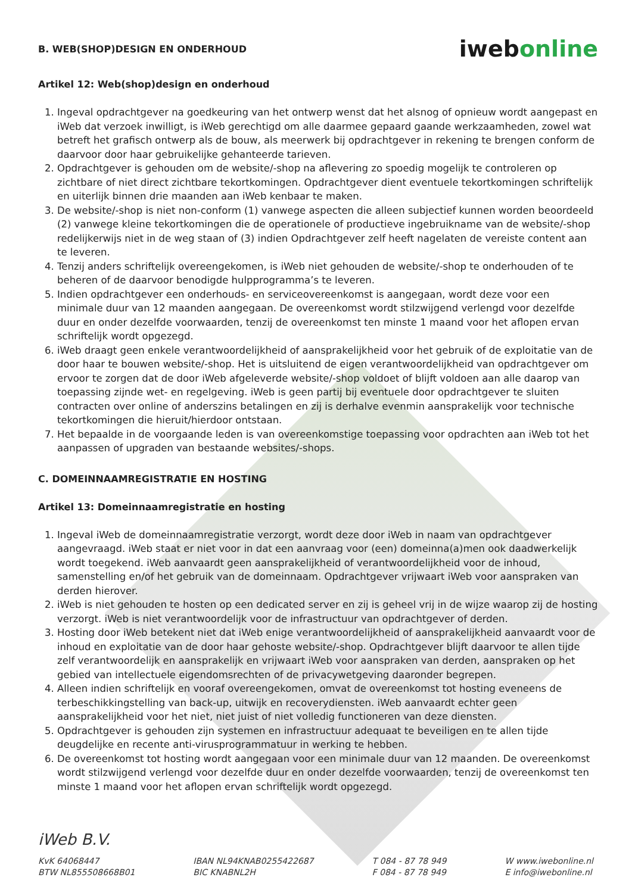B. WEB(SHOP)DESIGN EN ONDERHOUD
iwebonline
Artikel 12: Web(shop)design en onderhoud
1. Ingeval opdrachtgever na goedkeuring van het ontwerp wenst dat het alsnog of opnieuw wordt aangepast en iWeb dat verzoek inwilligt, is iWeb gerechtigd om alle daarmee gepaard gaande werkzaamheden, zowel wat betreft het grafisch ontwerp als de bouw, als meerwerk bij opdrachtgever in rekening te brengen conform de daarvoor door haar gebruikelijke gehanteerde tarieven.
2. Opdrachtgever is gehouden om de website/-shop na aflevering zo spoedig mogelijk te controleren op zichtbare of niet direct zichtbare tekortkomingen. Opdrachtgever dient eventuele tekortkomingen schriftelijk en uiterlijk binnen drie maanden aan iWeb kenbaar te maken.
3. De website/-shop is niet non-conform (1) vanwege aspecten die alleen subjectief kunnen worden beoordeeld (2) vanwege kleine tekortkomingen die de operationele of productieve ingebruikname van de website/-shop redelijkerwijs niet in de weg staan of (3) indien Opdrachtgever zelf heeft nagelaten de vereiste content aan te leveren.
4. Tenzij anders schriftelijk overeengekomen, is iWeb niet gehouden de website/-shop te onderhouden of te beheren of de daarvoor benodigde hulpprogramma’s te leveren.
5. Indien opdrachtgever een onderhouds- en serviceovereenkomst is aangegaan, wordt deze voor een minimale duur van 12 maanden aangegaan. De overeenkomst wordt stilzwijgend verlengd voor dezelfde duur en onder dezelfde voorwaarden, tenzij de overeenkomst ten minste 1 maand voor het aflopen ervan schriftelijk wordt opgezegd.
6. iWeb draagt geen enkele verantwoordelijkheid of aansprakelijkheid voor het gebruik of de exploitatie van de door haar te bouwen website/-shop. Het is uitsluitend de eigen verantwoordelijkheid van opdrachtgever om ervoor te zorgen dat de door iWeb afgeleverde website/-shop voldoet of blijft voldoen aan alle daarop van toepassing zijnde wet- en regelgeving. iWeb is geen partij bij eventuele door opdrachtgever te sluiten contracten over online of anderszins betalingen en zij is derhalve evenmin aansprakelijk voor technische tekortkomingen die hieruit/hierdoor ontstaan.
7. Het bepaalde in de voorgaande leden is van overeenkomstige toepassing voor opdrachten aan iWeb tot het aanpassen of upgraden van bestaande websites/-shops.
C. DOMEINNAAMREGISTRATIE EN HOSTING
Artikel 13: Domeinnaamregistratie en hosting
1. Ingeval iWeb de domeinnaamregistratie verzorgt, wordt deze door iWeb in naam van opdrachtgever aangevraagd. iWeb staat er niet voor in dat een aanvraag voor (een) domeinna(a)men ook daadwerkelijk wordt toegekend. iWeb aanvaardt geen aansprakelijkheid of verantwoordelijkheid voor de inhoud, samenstelling en/of het gebruik van de domeinnaam. Opdrachtgever vrijwaart iWeb voor aanspraken van derden hierover.
2. iWeb is niet gehouden te hosten op een dedicated server en zij is geheel vrij in de wijze waarop zij de hosting verzorgt. iWeb is niet verantwoordelijk voor de infrastructuur van opdrachtgever of derden.
3. Hosting door iWeb betekent niet dat iWeb enige verantwoordelijkheid of aansprakelijkheid aanvaardt voor de inhoud en exploitatie van de door haar gehoste website/-shop. Opdrachtgever blijft daarvoor te allen tijde zelf verantwoordelijk en aansprakelijk en vrijwaart iWeb voor aanspraken van derden, aanspraken op het gebied van intellectuele eigendomsrechten of de privacywetgeving daaronder begrepen.
4. Alleen indien schriftelijk en vooraf overeengekomen, omvat de overeenkomst tot hosting eveneens de terbeschikkingstelling van back-up, uitwijk en recoverydiensten. iWeb aanvaardt echter geen aansprakelijkheid voor het niet, niet juist of niet volledig functioneren van deze diensten.
5. Opdrachtgever is gehouden zijn systemen en infrastructuur adequaat te beveiligen en te allen tijde deugdelijke en recente anti-virusprogrammatuur in werking te hebben.
6. De overeenkomst tot hosting wordt aangegaan voor een minimale duur van 12 maanden. De overeenkomst wordt stilzwijgend verlengd voor dezelfde duur en onder dezelfde voorwaarden, tenzij de overeenkomst ten minste 1 maand voor het aflopen ervan schriftelijk wordt opgezegd.
iWeb B.V.
KvK 64068447
BTW NL855508668B01
IBAN NL94KNAB0255422687
BIC KNABNL2H
T 084 - 87 78 949
F 084 - 87 78 949
W www.iwebonline.nl
E info@iwebonline.nl